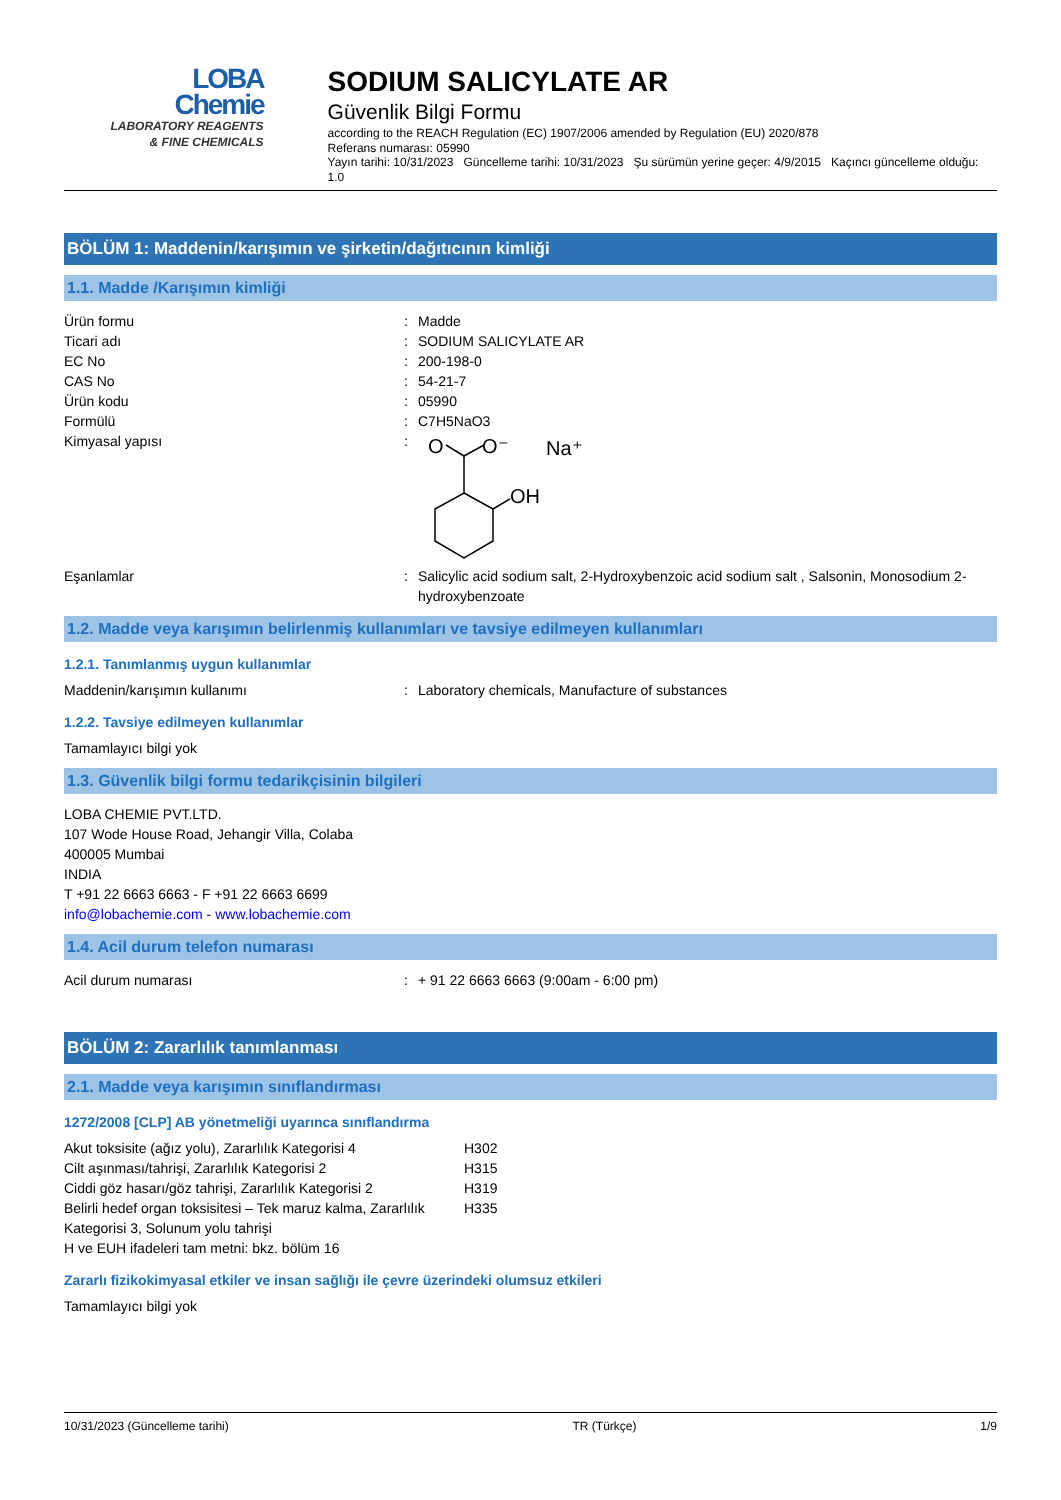LOBA
Chemie
LABORATORY REAGENTS
& FINE CHEMICALS
SODIUM SALICYLATE AR
Güvenlik Bilgi Formu
according to the REACH Regulation (EC) 1907/2006 amended by Regulation (EU) 2020/878
Referans numarası: 05990
Yayın tarihi: 10/31/2023 Güncelleme tarihi: 10/31/2023 Şu sürümün yerine geçer: 4/9/2015 Kaçıncı güncelleme olduğu: 1.0
BÖLÜM 1: Maddenin/karışımın ve şirketin/dağıtıcının kimliği
1.1. Madde /Karışımın kimliği
| Ürün formu | : | Madde |
| Ticari adı | : | SODIUM SALICYLATE AR |
| EC No | : | 200-198-0 |
| CAS No | : | 54-21-7 |
| Ürün kodu | : | 05990 |
| Formülü | : | C7H5NaO3 |
| Kimyasal yapısı | : | O O⁻ Na⁺ OH |
| Eşanlamlar | : | Salicylic acid sodium salt, 2-Hydroxybenzoic acid sodium salt , Salsonin, Monosodium 2-hydroxybenzoate |
1.2. Madde veya karışımın belirlenmiş kullanımları ve tavsiye edilmeyen kullanımları
1.2.1. Tanımlanmış uygun kullanımlar
| Maddenin/karışımın kullanımı | : | Laboratory chemicals, Manufacture of substances |
1.2.2. Tavsiye edilmeyen kullanımlar
Tamamlayıcı bilgi yok
1.3. Güvenlik bilgi formu tedarikçisinin bilgileri
LOBA CHEMIE PVT.LTD.
107 Wode House Road, Jehangir Villa, Colaba
400005 Mumbai
INDIA
T +91 22 6663 6663 - F +91 22 6663 6699
info@lobachemie.com - www.lobachemie.com
1.4. Acil durum telefon numarası
| Acil durum numarası | : | + 91 22 6663 6663 (9:00am - 6:00 pm) |
BÖLÜM 2: Zararlılık tanımlanması
2.1. Madde veya karışımın sınıflandırması
1272/2008 [CLP] AB yönetmeliği uyarınca sınıflandırma
| Akut toksisite (ağız yolu), Zararlılık Kategorisi 4 | H302 |
| Cilt aşınması/tahrişi, Zararlılık Kategorisi 2 | H315 |
| Ciddi göz hasarı/göz tahrişi, Zararlılık Kategorisi 2 | H319 |
| Belirli hedef organ toksisitesi – Tek maruz kalma, Zararlılık Kategorisi 3, Solunum yolu tahrişi | H335 |
| H ve EUH ifadeleri tam metni: bkz. bölüm 16 | |
Zararlı fizikokimyasal etkiler ve insan sağlığı ile çevre üzerindeki olumsuz etkileri
Tamamlayıcı bilgi yok
10/31/2023 (Güncelleme tarihi) TR (Türkçe) 1/9